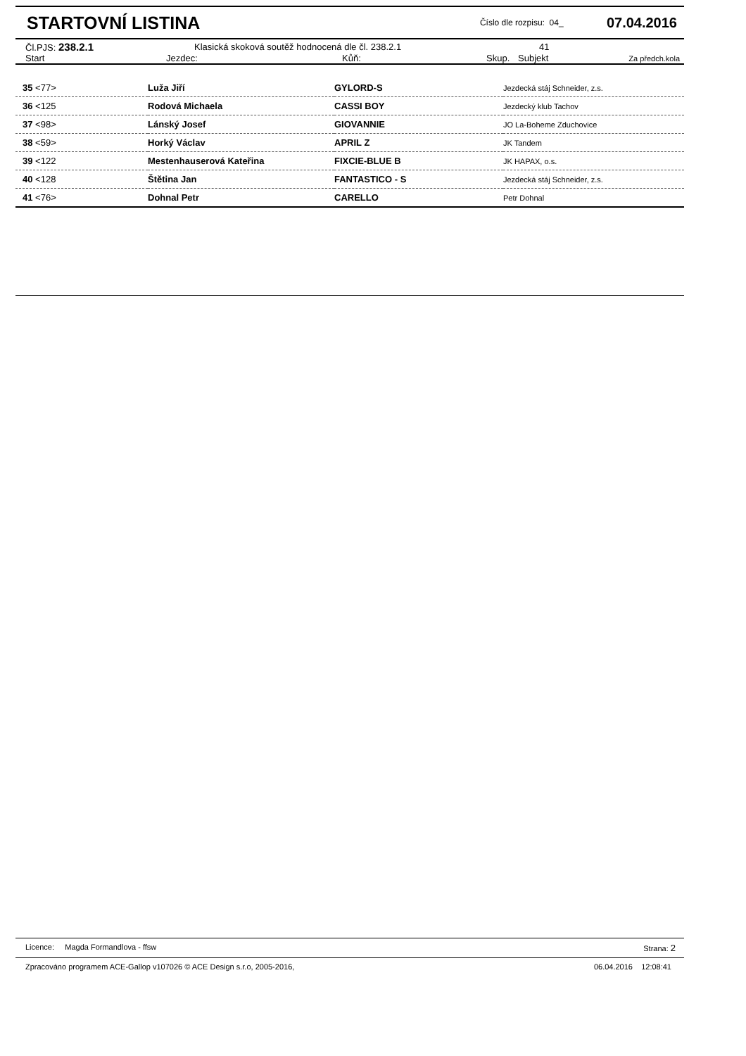STARTOVNÍ LISTINA
Číslo dle rozpisu: 04_ 07.04.2016
| Čl.PJS: 238.2.1 | Klasická skoková soutěž hodnocená dle čl. 238.2.1 | 41 |
| Start | Jezdec: | Kůň: | Skup. | Subjekt | Za předch.kola |
| --- | --- | --- | --- | --- | --- |
| 35 <77> | Luža Jiří | GYLORD-S | Jezdecká stáj Schneider, z.s. |
| 36 <125 | Rodová Michaela | CASSI BOY | Jezdecký klub Tachov |
| 37 <98> | Lánský Josef | GIOVANNIE | JO La-Boheme Zduchovice |
| 38 <59> | Horký Václav | APRIL Z | JK Tandem |
| 39 <122 | Mestenhauserová Kateřina | FIXCIE-BLUE B | JK HAPAX, o.s. |
| 40 <128 | Štětina Jan | FANTASTICO - S | Jezdecká stáj Schneider, z.s. |
| 41 <76> | Dohnal Petr | CARELLO | Petr Dohnal |
Licence: Magda Formandlova - ffsw Strana: 2
Zpracováno programem ACE-Gallop v107026 © ACE Design s.r.o, 2005-2016, 06.04.2016 12:08:41